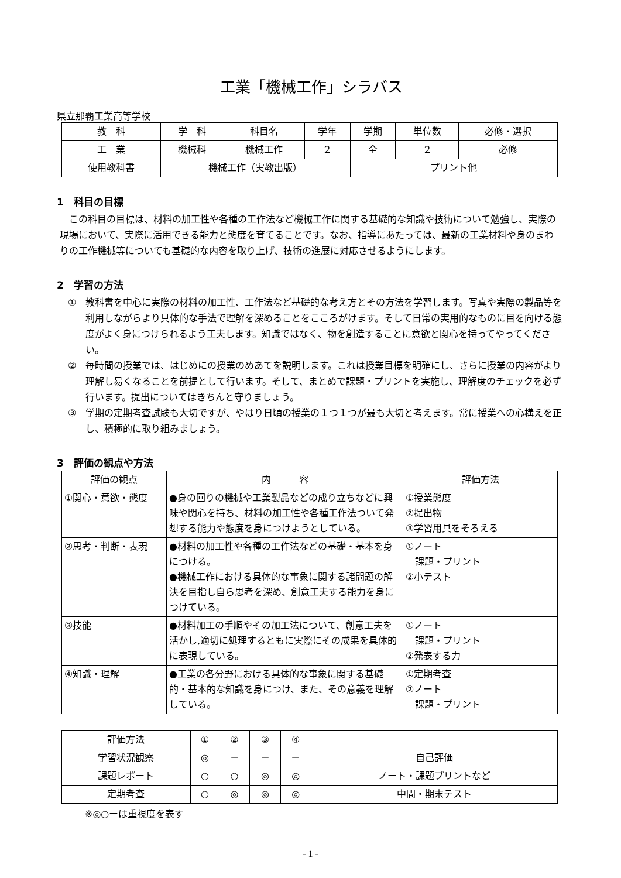工業「機械工作」シラバス
県立那覇工業高等学校
| 教 科 | 学 科 | 科目名 | 学年 | 学期 | 単位数 | 必修・選択 |
| --- | --- | --- | --- | --- | --- | --- |
| 工 業 | 機械科 | 機械工作 | ２ | 全 | ２ | 必修 |
| 使用教科書 | 機械工作（実教出版） | | | プリント他 | | |
1　科目の目標
　この科目の目標は、材料の加工性や各種の工作法など機械工作に関する基礎的な知識や技術について勉強し、実際の現場において、実際に活用できる能力と態度を育てることです。なお、指導にあたっては、最新の工業材料や身のまわりの工作機械等についても基礎的な内容を取り上げ、技術の進展に対応させるようにします。
2　学習の方法
①　教科書を中心に実際の材料の加工性、工作法など基礎的な考え方とその方法を学習します。写真や実際の製品等を利用しながらより具体的な手法で理解を深めることをこころがけます。そして日常の実用的なものに目を向ける態度がよく身につけられるよう工夫します。知識ではなく、物を創造することに意欲と関心を持ってやってください。
②　毎時間の授業では、はじめにの授業のめあてを説明します。これは授業目標を明確にし、さらに授業の内容がより理解し易くなることを前提として行います。そして、まとめで課題・プリントを実施し、理解度のチェックを必ず行います。提出についてはきちんと守りましょう。
③　学期の定期考査試験も大切ですが、やはり日頃の授業の１つ１つが最も大切と考えます。常に授業への心構えを正し、積極的に取り組みましょう。
3　評価の観点や方法
| 評価の観点 | 内 容 | 評価方法 |
| --- | --- | --- |
| ①関心・意欲・態度 | ●身の回りの機械や工業製品などの成り立ちなどに興味や関心を持ち、材料の加工性や各種工作法ついて発想する能力や態度を身につけようとしている。 | ①授業態度 ②提出物 ③学習用具をそろえる |
| ②思考・判断・表現 | ●材料の加工性や各種の工作法などの基礎・基本を身につける。 ●機械工作における具体的な事象に関する諸問題の解決を目指し自ら思考を深め、創意工夫する能力を身につけている。 | ①ノート 課題・プリント ②小テスト |
| ③技能 | ●材料加工の手順やその加工法について、創意工夫を活かし,適切に処理するともに実際にその成果を具体的に表現している。 | ①ノート 課題・プリント ②発表する力 |
| ④知識・理解 | ●工業の各分野における具体的な事象に関する基礎的・基本的な知識を身につけ、また、その意義を理解している。 | ①定期考査 ②ノート 課題・プリント |
| 評価方法 | ① | ② | ③ | ④ | |
| --- | --- | --- | --- | --- | --- |
| 学習状況観察 | ◎ | － | － | － | 自己評価 |
| 課題レポート | ○ | ○ | ◎ | ◎ | ノート・課題プリントなど |
| 定期考査 | ○ | ◎ | ◎ | ◎ | 中間・期末テスト |
※◎○ーは重視度を表す
- 1 -